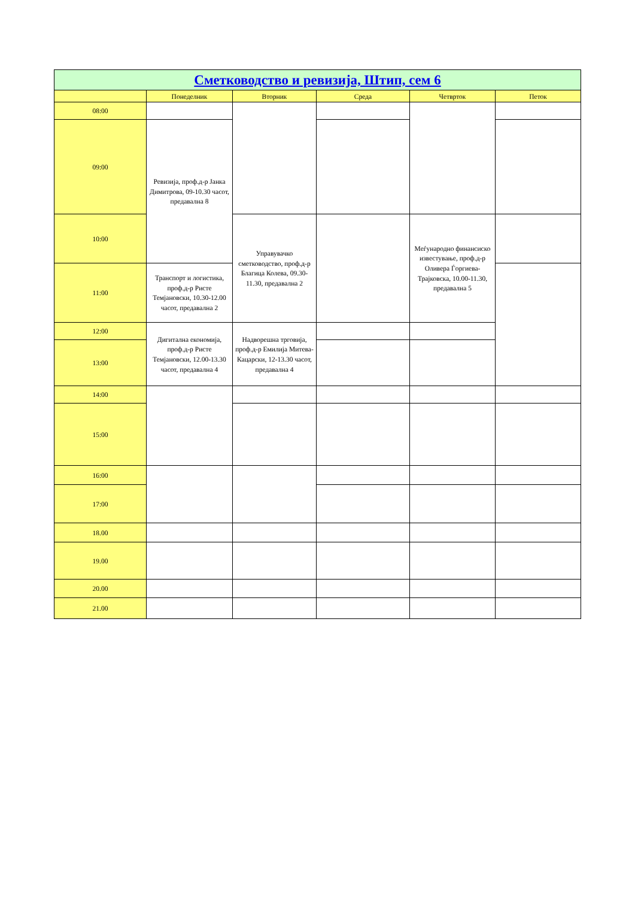| Сметководство и ревизија, Штип, сем 6 | | | | | |
| --- | --- | --- | --- | --- | --- |
| | Понеделник | Вторник | Среда | Четврток | Петок |
| 08:00 | | | | | |
| 09:00 | Ревизија, проф.д-р Јанка Димитрова, 09-10.30 часот, предавална 8 | | | | |
| 10:00 | | Управувачко сметководство, проф.д-р Благица Колева, 09.30-11.30, предавална 2 | | Меѓународно финансиско известување, проф.д-р Оливера Ѓоргиева-Трајковска, 10.00-11.30, предавална 5 | |
| 11:00 | Транспорт и логистика, проф.д-р Ристе Темјановски, 10.30-12.00 часот, предавална 2 | | | | |
| 12:00 | Дигитална економија, проф.д-р Ристе Темјановски, 12.00-13.30 часот, предавална 4 | Надворешна трговија, проф.д-р Емилија Митева-Кацарски, 12-13.30 часот, предавална 4 | | | |
| 13:00 | | | | | |
| 14:00 | | | | | |
| 15:00 | | | | | |
| 16:00 | | | | | |
| 17:00 | | | | | |
| 18.00 | | | | | |
| 19.00 | | | | | |
| 20.00 | | | | | |
| 21.00 | | | | | |